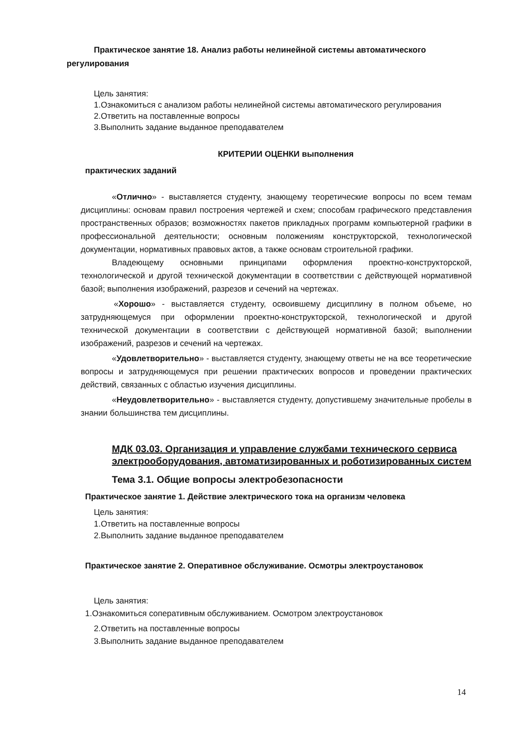Практическое занятие 18. Анализ работы нелинейной системы автоматического регулирования
Цель занятия:
1.Ознакомиться с анализом работы нелинейной системы автоматического регулирования
2.Ответить на поставленные вопросы
3.Выполнить задание выданное преподавателем
КРИТЕРИИ ОЦЕНКИ выполнения
практических заданий
«Отлично» - выставляется студенту, знающему теоретические вопросы по всем темам дисциплины: основам правил построения чертежей и схем; способам графического представления пространственных образов; возможностях пакетов прикладных программ компьютерной графики в профессиональной деятельности; основным положениям конструкторской, технологической документации, нормативных правовых актов, а также основам строительной графики.
Владеющему основными принципами оформления проектно-конструкторской, технологической и другой технической документации в соответствии с действующей нормативной базой; выполнения изображений, разрезов и сечений на чертежах.
«Хорошо» - выставляется студенту, освоившему дисциплину в полном объеме, но затрудняющемуся при оформлении проектно-конструкторской, технологической и другой технической документации в соответствии с действующей нормативной базой; выполнении изображений, разрезов и сечений на чертежах.
«Удовлетворительно» - выставляется студенту, знающему ответы не на все теоретические вопросы и затрудняющемуся при решении практических вопросов и проведении практических действий, связанных с областью изучения дисциплины.
«Неудовлетворительно» - выставляется студенту, допустившему значительные пробелы в знании большинства тем дисциплины.
МДК 03.03. Организация и управление службами технического сервиса электрооборудования, автоматизированных и роботизированных систем
Тема 3.1. Общие вопросы электробезопасности
Практическое занятие 1. Действие электрического тока на организм человека
Цель занятия:
1.Ответить на поставленные вопросы
2.Выполнить задание выданное преподавателем
Практическое занятие 2. Оперативное обслуживание. Осмотры электроустановок
Цель занятия:
1.Ознакомиться соперативным обслуживанием. Осмотром электроустановок
2.Ответить на поставленные вопросы
3.Выполнить задание выданное преподавателем
14